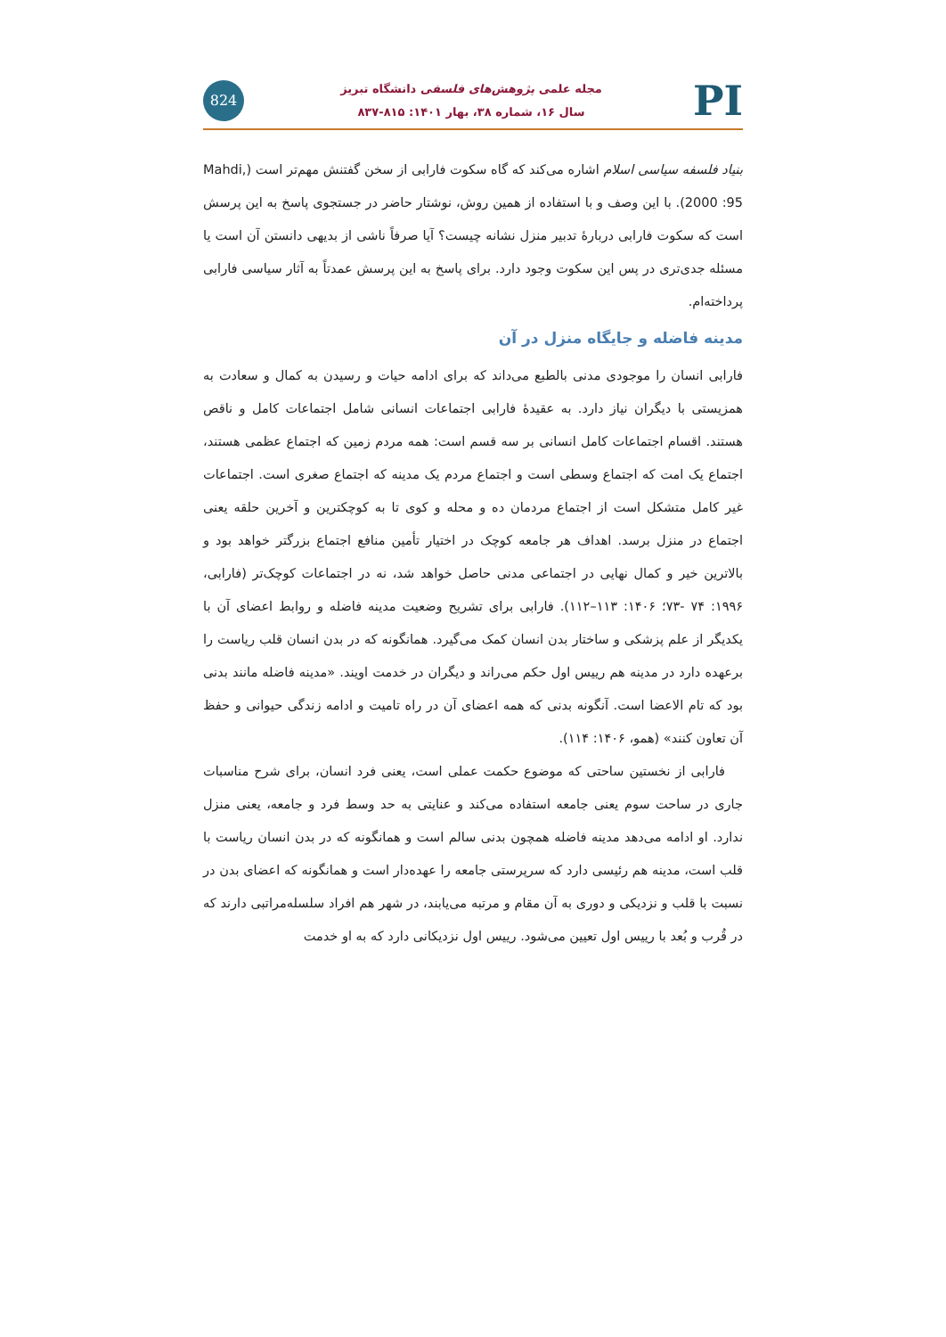PI
مجله علمی پژوهش‌های فلسفی دانشگاه تبریز
سال ۱۶، شماره ۳۸، بهار ۱۴۰۱: ۸۱۵-۸۳۷
824
بنیاد فلسفه سیاسی اسلام اشاره می‌کند که گاه سکوت فارابی از سخن گفتنش مهم‌تر است (Mahdi, 2000 :95). با این وصف و با استفاده از همین روش، نوشتار حاضر در جستجوی پاسخ به این پرسش است که سکوت فارابی دربارهٔ تدبیر منزل نشانه چیست؟ آیا صرفاً ناشی از بدیهی دانستن آن است یا مسئله جدی‌تری در پس این سکوت وجود دارد. برای پاسخ به این پرسش عمدتاً به آثار سیاسی فارابی پرداخته‌ام.
مدینه فاضله و جایگاه منزل در آن
فارابی انسان را موجودی مدنی بالطبع می‌داند که برای ادامه حیات و رسیدن به کمال و سعادت به همزیستی با دیگران نیاز دارد. به عقیدهٔ فارابی اجتماعات انسانی شامل اجتماعات کامل و ناقص هستند. اقسام اجتماعات کامل انسانی بر سه قسم است: همه مردم زمین که اجتماع عظمی هستند، اجتماع یک امت که اجتماع وسطی است و اجتماع مردم یک مدینه که اجتماع صغری است. اجتماعات غیر کامل متشکل است از اجتماع مردمان ده و محله و کوی تا به کوچکترین و آخرین حلقه یعنی اجتماع در منزل برسد. اهداف هر جامعه کوچک در اختیار تأمین منافع اجتماع بزرگتر خواهد بود و بالاترین خیر و کمال نهایی در اجتماعی مدنی حاصل خواهد شد، نه در اجتماعات کوچک‌تر (فارابی، ۱۹۹۶: ۷۴ -۷۳؛ ۱۴۰۶: ۱۱۳–۱۱۲). فارابی برای تشریح وضعیت مدینه فاضله و روابط اعضای آن با یکدیگر از علم پزشکی و ساختار بدن انسان کمک می‌گیرد. همانگونه که در بدن انسان قلب ریاست را برعهده دارد در مدینه هم رییس اول حکم می‌راند و دیگران در خدمت اویند. «مدینه فاضله مانند بدنی بود که تام الاعضا است. آنگونه بدنی که همه اعضای آن در راه تامیت و ادامه زندگی حیوانی و حفظ آن تعاون کنند» (همو، ۱۴۰۶: ۱۱۴).
فارابی از نخستین ساحتی که موضوع حکمت عملی است، یعنی فرد انسان، برای شرح مناسبات جاری در ساحت سوم یعنی جامعه استفاده می‌کند و عنایتی به حد وسط فرد و جامعه، یعنی منزل ندارد. او ادامه می‌دهد مدینه فاضله همچون بدنی سالم است و همانگونه که در بدن انسان ریاست با قلب است، مدینه هم رئیسی دارد که سرپرستی جامعه را عهده‌دار است و همانگونه که اعضای بدن در نسبت با قلب و نزدیکی و دوری به آن مقام و مرتبه می‌یابند، در شهر هم افراد سلسله‌مراتبی دارند که در قُرب و بُعد با رییس اول تعیین می‌شود. رییس اول نزدیکانی دارد که به او خدمت